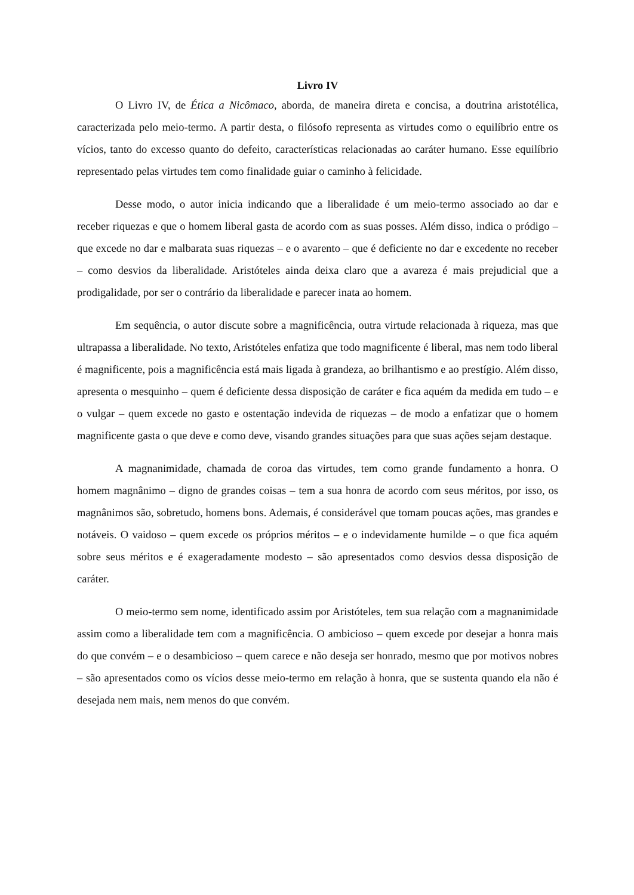Livro IV
O Livro IV, de Ética a Nicômaco, aborda, de maneira direta e concisa, a doutrina aristotélica, caracterizada pelo meio-termo. A partir desta, o filósofo representa as virtudes como o equilíbrio entre os vícios, tanto do excesso quanto do defeito, características relacionadas ao caráter humano. Esse equilíbrio representado pelas virtudes tem como finalidade guiar o caminho à felicidade.
Desse modo, o autor inicia indicando que a liberalidade é um meio-termo associado ao dar e receber riquezas e que o homem liberal gasta de acordo com as suas posses. Além disso, indica o pródigo – que excede no dar e malbarata suas riquezas – e o avarento – que é deficiente no dar e excedente no receber – como desvios da liberalidade. Aristóteles ainda deixa claro que a avareza é mais prejudicial que a prodigalidade, por ser o contrário da liberalidade e parecer inata ao homem.
Em sequência, o autor discute sobre a magnificência, outra virtude relacionada à riqueza, mas que ultrapassa a liberalidade. No texto, Aristóteles enfatiza que todo magnificente é liberal, mas nem todo liberal é magnificente, pois a magnificência está mais ligada à grandeza, ao brilhantismo e ao prestígio. Além disso, apresenta o mesquinho – quem é deficiente dessa disposição de caráter e fica aquém da medida em tudo – e o vulgar – quem excede no gasto e ostentação indevida de riquezas – de modo a enfatizar que o homem magnificente gasta o que deve e como deve, visando grandes situações para que suas ações sejam destaque.
A magnanimidade, chamada de coroa das virtudes, tem como grande fundamento a honra. O homem magnânimo – digno de grandes coisas – tem a sua honra de acordo com seus méritos, por isso, os magnânimos são, sobretudo, homens bons. Ademais, é considerável que tomam poucas ações, mas grandes e notáveis. O vaidoso – quem excede os próprios méritos – e o indevidamente humilde – o que fica aquém sobre seus méritos e é exageradamente modesto – são apresentados como desvios dessa disposição de caráter.
O meio-termo sem nome, identificado assim por Aristóteles, tem sua relação com a magnanimidade assim como a liberalidade tem com a magnificência. O ambicioso – quem excede por desejar a honra mais do que convém – e o desambicioso – quem carece e não deseja ser honrado, mesmo que por motivos nobres – são apresentados como os vícios desse meio-termo em relação à honra, que se sustenta quando ela não é desejada nem mais, nem menos do que convém.